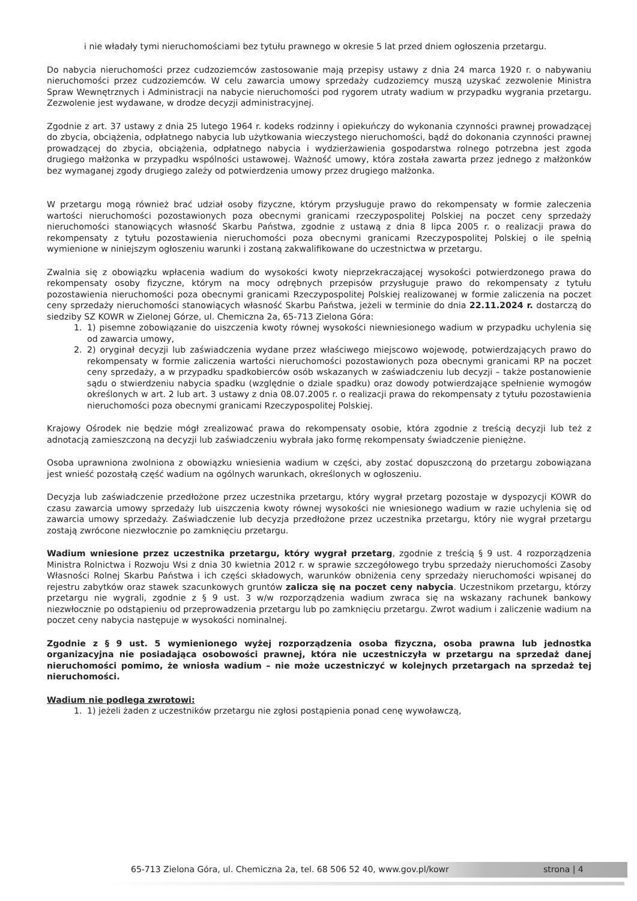i nie władały tymi nieruchomościami bez tytułu prawnego w okresie 5 lat przed dniem ogłoszenia przetargu.
Do nabycia nieruchomości przez cudzoziemców zastosowanie mają przepisy ustawy z dnia 24 marca 1920 r. o nabywaniu nieruchomości przez cudzoziemców. W celu zawarcia umowy sprzedaży cudzoziemcy muszą uzyskać zezwolenie Ministra Spraw Wewnętrznych i Administracji na nabycie nieruchomości pod rygorem utraty wadium w przypadku wygrania przetargu. Zezwolenie jest wydawane, w drodze decyzji administracyjnej.
Zgodnie z art. 37 ustawy z dnia 25 lutego 1964 r. kodeks rodzinny i opiekuńczy do wykonania czynności prawnej prowadzącej do zbycia, obciążenia, odpłatnego nabycia lub użytkowania wieczystego nieruchomości, bądź do dokonania czynności prawnej prowadzącej do zbycia, obciążenia, odpłatnego nabycia i wydzierżawienia gospodarstwa rolnego potrzebna jest zgoda drugiego małżonka w przypadku wspólności ustawowej. Ważność umowy, która została zawarta przez jednego z małżonków bez wymaganej zgody drugiego zależy od potwierdzenia umowy przez drugiego małżonka.
W przetargu mogą również brać udział osoby fizyczne, którym przysługuje prawo do rekompensaty w formie zaleczenia wartości nieruchomości pozostawionych poza obecnymi granicami rzeczypospolitej Polskiej na poczet ceny sprzedaży nieruchomości stanowiących własność Skarbu Państwa, zgodnie z ustawą z dnia 8 lipca 2005 r. o realizacji prawa do rekompensaty z tytułu pozostawienia nieruchomości poza obecnymi granicami Rzeczypospolitej Polskiej o ile spełnią wymienione w niniejszym ogłoszeniu warunki i zostaną zakwalifikowane do uczestnictwa w przetargu.
Zwalnia się z obowiązku wpłacenia wadium do wysokości kwoty nieprzekraczającej wysokości potwierdzonego prawa do rekompensaty osoby fizyczne, którym na mocy odrębnych przepisów przysługuje prawo do rekompensaty z tytułu pozostawienia nieruchomości poza obecnymi granicami Rzeczypospolitej Polskiej realizowanej w formie zaliczenia na poczet ceny sprzedaży nieruchomości stanowiących własność Skarbu Państwa, jeżeli w terminie do dnia 22.11.2024 r. dostarczą do siedziby SZ KOWR w Zielonej Górze, ul. Chemiczna 2a, 65-713 Zielona Góra:
1. 1) pisemne zobowiązanie do uiszczenia kwoty równej wysokości niewniesionego wadium w przypadku uchylenia się od zawarcia umowy,
2. 2) oryginał decyzji lub zaświadczenia wydane przez właściwego miejscowo wojewodę, potwierdzających prawo do rekompensaty w formie zaliczenia wartości nieruchomości pozostawionych poza obecnymi granicami RP na poczet ceny sprzedaży, a w przypadku spadkobierców osób wskazanych w zaświadczeniu lub decyzji – także postanowienie sądu o stwierdzeniu nabycia spadku (względnie o dziale spadku) oraz dowody potwierdzające spełnienie wymogów określonych w art. 2 lub art. 3 ustawy z dnia 08.07.2005 r. o realizacji prawa do rekompensaty z tytułu pozostawienia nieruchomości poza obecnymi granicami Rzeczypospolitej Polskiej.
Krajowy Ośrodek nie będzie mógł zrealizować prawa do rekompensaty osobie, która zgodnie z treścią decyzji lub też z adnotacją zamieszczoną na decyzji lub zaświadczeniu wybrała jako formę rekompensaty świadczenie pieniężne.
Osoba uprawniona zwolniona z obowiązku wniesienia wadium w części, aby zostać dopuszczoną do przetargu zobowiązana jest wnieść pozostałą część wadium na ogólnych warunkach, określonych w ogłoszeniu.
Decyzja lub zaświadczenie przedłożone przez uczestnika przetargu, który wygrał przetarg pozostaje w dyspozycji KOWR do czasu zawarcia umowy sprzedaży lub uiszczenia kwoty równej wysokości nie wniesionego wadium w razie uchylenia się od zawarcia umowy sprzedaży. Zaświadczenie lub decyzja przedłożone przez uczestnika przetargu, który nie wygrał przetargu zostają zwrócone niezwłocznie po zamknięciu przetargu.
Wadium wniesione przez uczestnika przetargu, który wygrał przetarg, zgodnie z treścią § 9 ust. 4 rozporządzenia Ministra Rolnictwa i Rozwoju Wsi z dnia 30 kwietnia 2012 r. w sprawie szczegółowego trybu sprzedaży nieruchomości Zasoby Własności Rolnej Skarbu Państwa i ich części składowych, warunków obniżenia ceny sprzedaży nieruchomości wpisanej do rejestru zabytków oraz stawek szacunkowych gruntów zalicza się na poczet ceny nabycia. Uczestnikom przetargu, którzy przetargu nie wygrali, zgodnie z § 9 ust. 3 w/w rozporządzenia wadium zwraca się na wskazany rachunek bankowy niezwłocznie po odstąpieniu od przeprowadzenia przetargu lub po zamknięciu przetargu. Zwrot wadium i zaliczenie wadium na poczet ceny nabycia następuje w wysokości nominalnej.
Zgodnie z § 9 ust. 5 wymienionego wyżej rozporządzenia osoba fizyczna, osoba prawna lub jednostka organizacyjna nie posiadająca osobowości prawnej, która nie uczestniczyła w przetargu na sprzedaż danej nieruchomości pomimo, że wniosła wadium – nie może uczestniczyć w kolejnych przetargach na sprzedaż tej nieruchomości.
Wadium nie podlega zwrotowi:
1. 1) jeżeli żaden z uczestników przetargu nie zgłosi postąpienia ponad cenę wywoławczą,
65-713 Zielona Góra, ul. Chemiczna 2a, tel. 68 506 52 40, www.gov.pl/kowr strona | 4